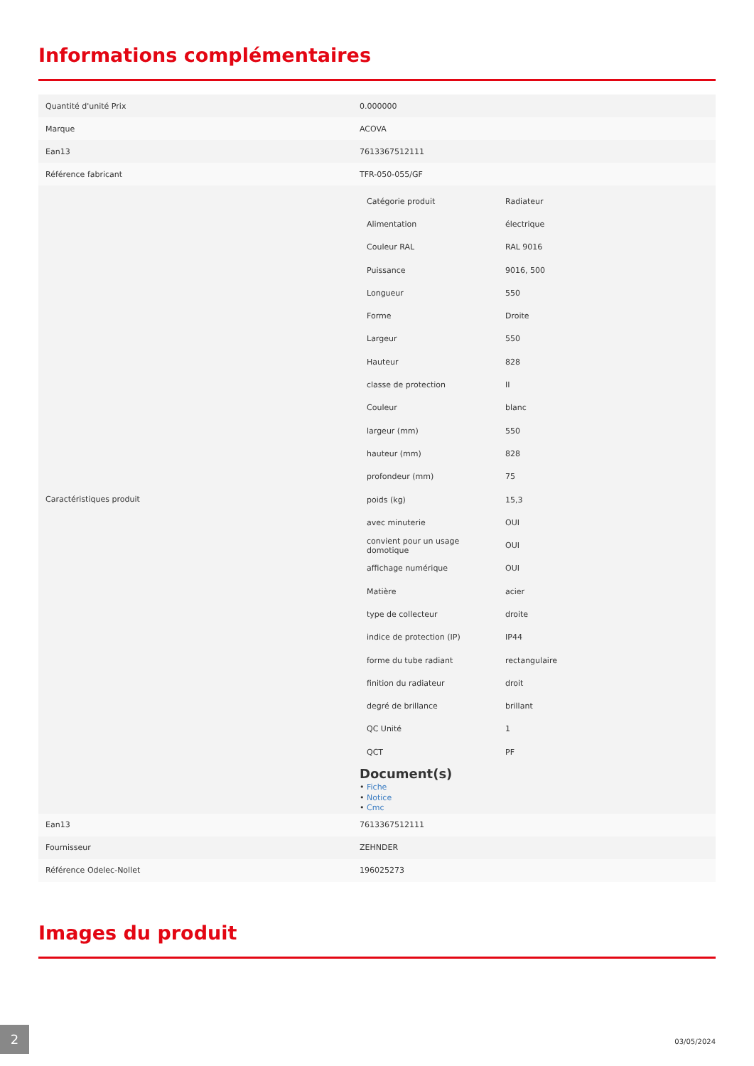Informations complémentaires
| Quantité d'unité Prix | 0.000000 |
| Marque | ACOVA |
| Ean13 | 7613367512111 |
| Référence fabricant | TFR-050-055/GF |
| Caractéristiques produit | / Catégorie produit / Radiateur / / Alimentation / électrique / / Couleur RAL / RAL 9016 / / Puissance / 9016, 500 / / Longueur / 550 / / Forme / Droite / / Largeur / 550 / / Hauteur / 828 / / classe de protection / II / / Couleur / blanc / / largeur (mm) / 550 / / hauteur (mm) / 828 / / profondeur (mm) / 75 / / poids (kg) / 15,3 / / avec minuterie / OUI / / convient pour un usage domotique / OUI / / affichage numérique / OUI / / Matière / acier / / type de collecteur / droite / / indice de protection (IP) / IP44 / / forme du tube radiant / rectangulaire / / finition du radiateur / droit / / degré de brillance / brillant / / QC Unité / 1 / / QCT / PF / Document(s) • Fiche • Notice • Cmc |
| Ean13 | 7613367512111 |
| Fournisseur | ZEHNDER |
| Référence Odelec-Nollet | 196025273 |
Images du produit
2
03/05/2024